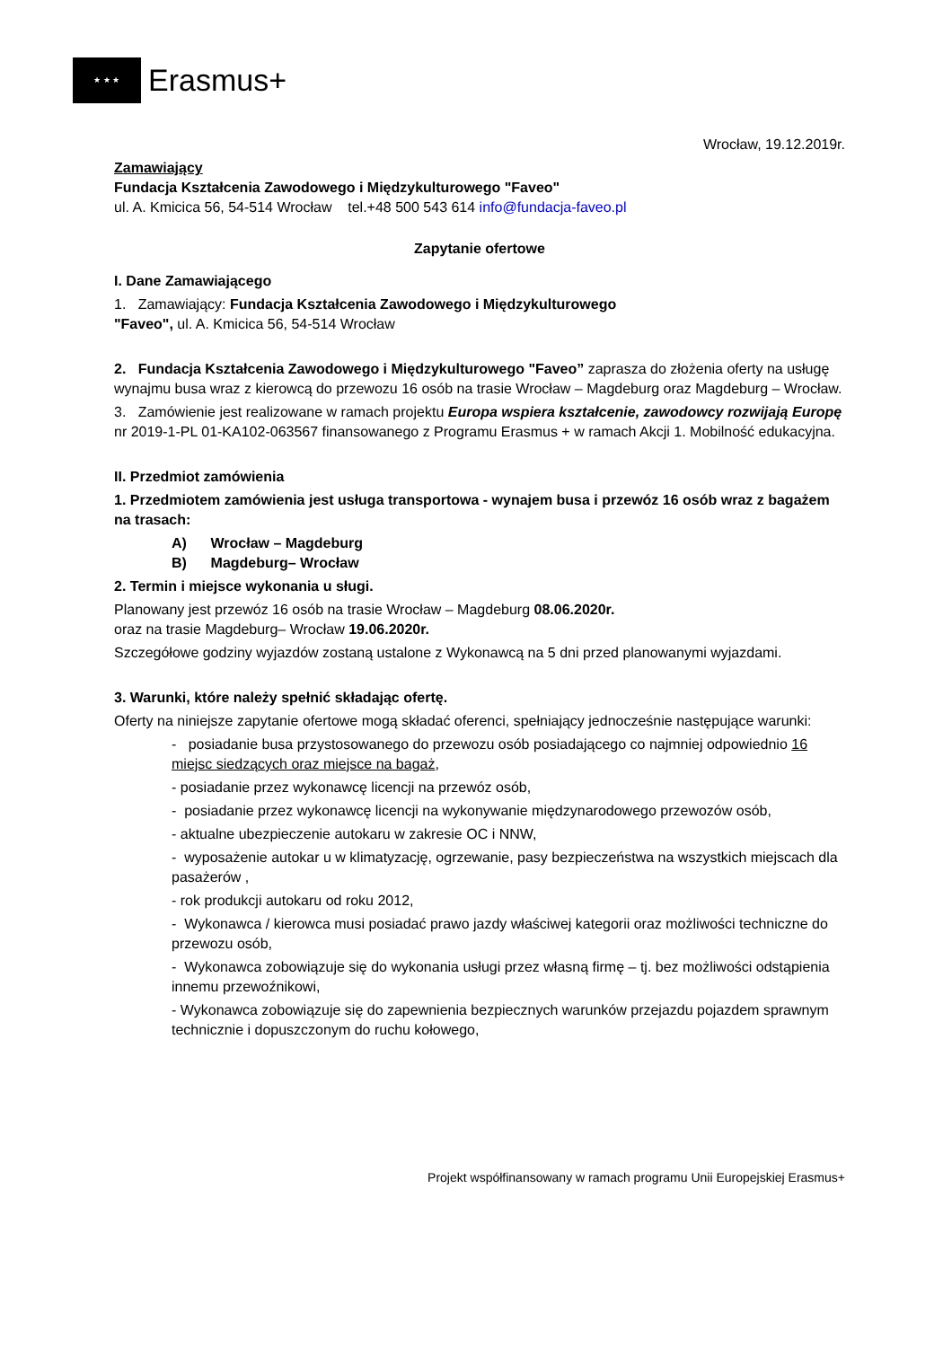★ ★ ★
Erasmus+
Wrocław, 19.12.2019r.
Zamawiający
Fundacja Kształcenia Zawodowego i Międzykulturowego "Faveo"
ul. A. Kmicica 56, 54-514 Wrocław tel.+48 500 543 614 info@fundacja-faveo.pl
Zapytanie ofertowe
I. Dane Zamawiającego
1. Zamawiający: Fundacja Kształcenia Zawodowego i Międzykulturowego
"Faveo", ul. A. Kmicica 56, 54-514 Wrocław
2. Fundacja Kształcenia Zawodowego i Międzykulturowego "Faveo” zaprasza do złożenia oferty na usługę wynajmu busa wraz z kierowcą do przewozu 16 osób na trasie Wrocław – Magdeburg oraz Magdeburg – Wrocław.
3. Zamówienie jest realizowane w ramach projektu Europa wspiera kształcenie, zawodowcy rozwijają Europę nr 2019-1-PL 01-KA102-063567 finansowanego z Programu Erasmus + w ramach Akcji 1. Mobilność edukacyjna.
II. Przedmiot zamówienia
1. Przedmiotem zamówienia jest usługa transportowa - wynajem busa i przewóz 16 osób wraz z bagażem na trasach:
A) Wrocław – Magdeburg
B) Magdeburg– Wrocław
2. Termin i miejsce wykonania u sługi.
Planowany jest przewóz 16 osób na trasie Wrocław – Magdeburg 08.06.2020r.
oraz na trasie Magdeburg– Wrocław 19.06.2020r.
Szczegółowe godziny wyjazdów zostaną ustalone z Wykonawcą na 5 dni przed planowanymi wyjazdami.
3. Warunki, które należy spełnić składając ofertę.
Oferty na niniejsze zapytanie ofertowe mogą składać oferenci, spełniający jednocześnie następujące warunki:
- posiadanie busa przystosowanego do przewozu osób posiadającego co najmniej odpowiednio 16 miejsc siedzących oraz miejsce na bagaż,
- posiadanie przez wykonawcę licencji na przewóz osób,
- posiadanie przez wykonawcę licencji na wykonywanie międzynarodowego przewozów osób,
- aktualne ubezpieczenie autokaru w zakresie OC i NNW,
- wyposażenie autokar u w klimatyzację, ogrzewanie, pasy bezpieczeństwa na wszystkich miejscach dla pasażerów ,
- rok produkcji autokaru od roku 2012,
- Wykonawca / kierowca musi posiadać prawo jazdy właściwej kategorii oraz możliwości techniczne do przewozu osób,
- Wykonawca zobowiązuje się do wykonania usługi przez własną firmę – tj. bez możliwości odstąpienia innemu przewoźnikowi,
- Wykonawca zobowiązuje się do zapewnienia bezpiecznych warunków przejazdu pojazdem sprawnym technicznie i dopuszczonym do ruchu kołowego,
Projekt współfinansowany w ramach programu Unii Europejskiej Erasmus+